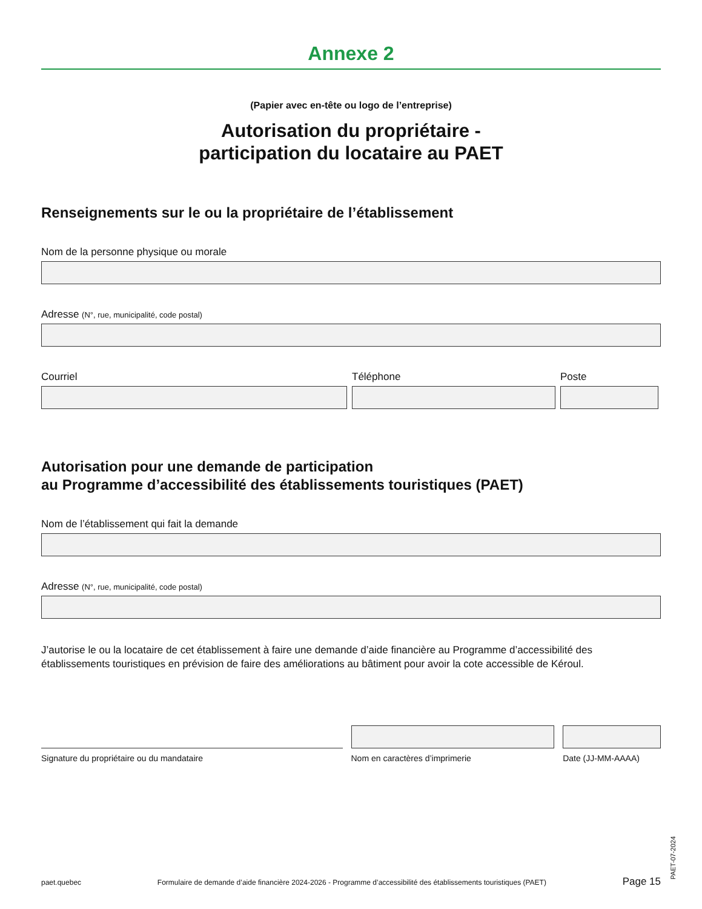Annexe 2
(Papier avec en-tête ou logo de l’entreprise)
Autorisation du propriétaire -
participation du locataire au PAET
Renseignements sur le ou la propriétaire de l’établissement
Nom de la personne physique ou morale
Adresse (N°, rue, municipalité, code postal)
Courriel Téléphone Poste
Autorisation pour une demande de participation
au Programme d’accessibilité des établissements touristiques (PAET)
Nom de l’établissement qui fait la demande
Adresse (N°, rue, municipalité, code postal)
J’autorise le ou la locataire de cet établissement à faire une demande d’aide financière au Programme d’accessibilité des établissements touristiques en prévision de faire des améliorations au bâtiment pour avoir la cote accessible de Kéroul.
Signature du propriétaire ou du mandataire Nom en caractères d’imprimerie Date (JJ-MM-AAAA)
paet.quebec Formulaire de demande d’aide financière 2024-2026 - Programme d’accessibilité des établissements touristiques (PAET) Page 15
PAET-07-2024